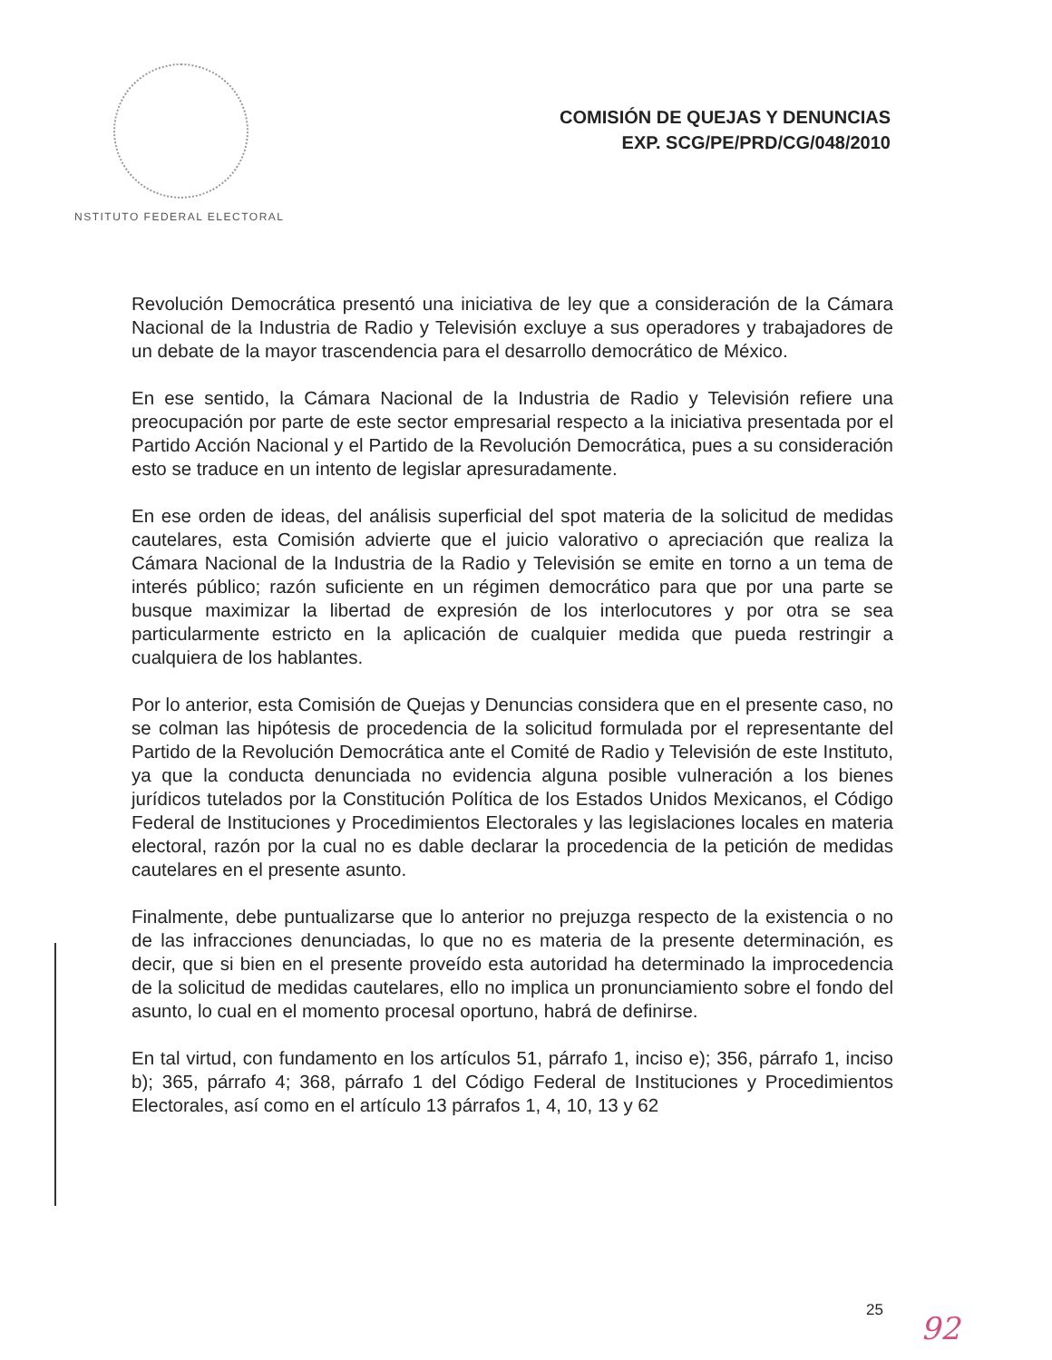COMISIÓN DE QUEJAS Y DENUNCIAS
EXP. SCG/PE/PRD/CG/048/2010
NSTITUTO FEDERAL ELECTORAL
Revolución Democrática presentó una iniciativa de ley que a consideración de la Cámara Nacional de la Industria de Radio y Televisión excluye a sus operadores y trabajadores de un debate de la mayor trascendencia para el desarrollo democrático de México.
En ese sentido, la Cámara Nacional de la Industria de Radio y Televisión refiere una preocupación por parte de este sector empresarial respecto a la iniciativa presentada por el Partido Acción Nacional y el Partido de la Revolución Democrática, pues a su consideración esto se traduce en un intento de legislar apresuradamente.
En ese orden de ideas, del análisis superficial del spot materia de la solicitud de medidas cautelares, esta Comisión advierte que el juicio valorativo o apreciación que realiza la Cámara Nacional de la Industria de la Radio y Televisión se emite en torno a un tema de interés público; razón suficiente en un régimen democrático para que por una parte se busque maximizar la libertad de expresión de los interlocutores y por otra se sea particularmente estricto en la aplicación de cualquier medida que pueda restringir a cualquiera de los hablantes.
Por lo anterior, esta Comisión de Quejas y Denuncias considera que en el presente caso, no se colman las hipótesis de procedencia de la solicitud formulada por el representante del Partido de la Revolución Democrática ante el Comité de Radio y Televisión de este Instituto, ya que la conducta denunciada no evidencia alguna posible vulneración a los bienes jurídicos tutelados por la Constitución Política de los Estados Unidos Mexicanos, el Código Federal de Instituciones y Procedimientos Electorales y las legislaciones locales en materia electoral, razón por la cual no es dable declarar la procedencia de la petición de medidas cautelares en el presente asunto.
Finalmente, debe puntualizarse que lo anterior no prejuzga respecto de la existencia o no de las infracciones denunciadas, lo que no es materia de la presente determinación, es decir, que si bien en el presente proveído esta autoridad ha determinado la improcedencia de la solicitud de medidas cautelares, ello no implica un pronunciamiento sobre el fondo del asunto, lo cual en el momento procesal oportuno, habrá de definirse.
En tal virtud, con fundamento en los artículos 51, párrafo 1, inciso e); 356, párrafo 1, inciso b); 365, párrafo 4; 368, párrafo 1 del Código Federal de Instituciones y Procedimientos Electorales, así como en el artículo 13 párrafos 1, 4, 10, 13 y 62
25 92